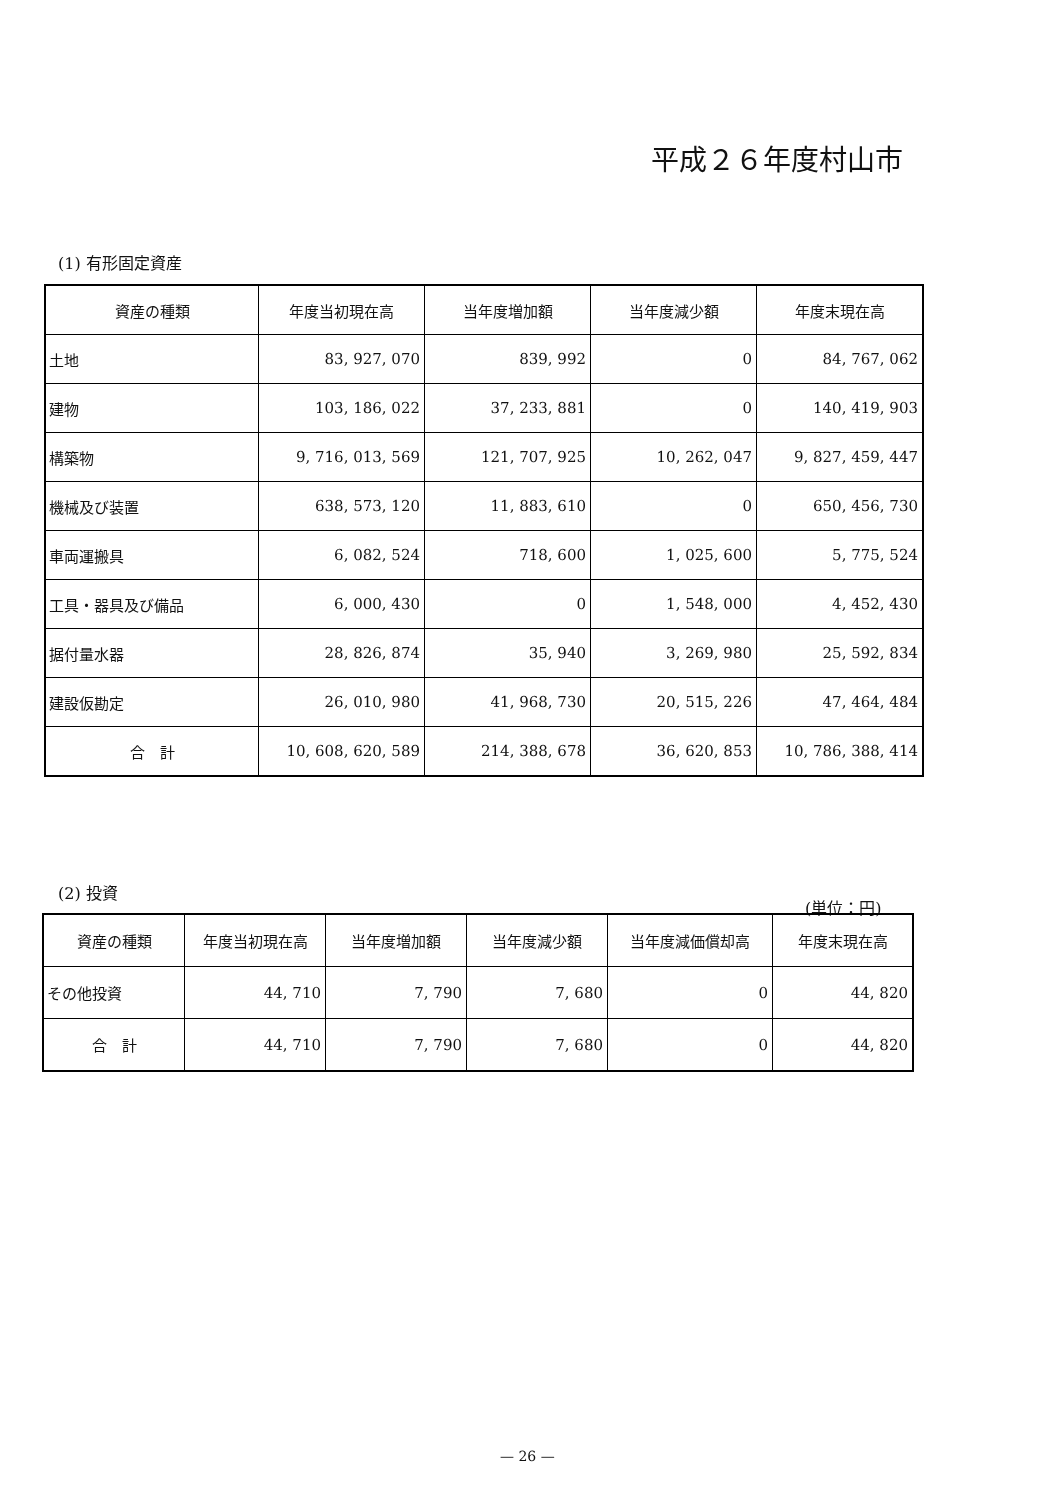平成２６年度村山市
(1) 有形固定資産
| 資産の種類 | 年度当初現在高 | 当年度増加額 | 当年度減少額 | 年度末現在高 |
| --- | --- | --- | --- | --- |
| 土地 | 83, 927, 070 | 839, 992 | 0 | 84, 767, 062 |
| 建物 | 103, 186, 022 | 37, 233, 881 | 0 | 140, 419, 903 |
| 構築物 | 9, 716, 013, 569 | 121, 707, 925 | 10, 262, 047 | 9, 827, 459, 447 |
| 機械及び装置 | 638, 573, 120 | 11, 883, 610 | 0 | 650, 456, 730 |
| 車両運搬具 | 6, 082, 524 | 718, 600 | 1, 025, 600 | 5, 775, 524 |
| 工具・器具及び備品 | 6, 000, 430 | 0 | 1, 548, 000 | 4, 452, 430 |
| 据付量水器 | 28, 826, 874 | 35, 940 | 3, 269, 980 | 25, 592, 834 |
| 建設仮勘定 | 26, 010, 980 | 41, 968, 730 | 20, 515, 226 | 47, 464, 484 |
| 合 計 | 10, 608, 620, 589 | 214, 388, 678 | 36, 620, 853 | 10, 786, 388, 414 |
(2) 投資
(単位：円)
| 資産の種類 | 年度当初現在高 | 当年度増加額 | 当年度減少額 | 当年度減価償却高 | 年度末現在高 |
| --- | --- | --- | --- | --- | --- |
| その他投資 | 44, 710 | 7, 790 | 7, 680 | 0 | 44, 820 |
| 合 計 | 44, 710 | 7, 790 | 7, 680 | 0 | 44, 820 |
— 26 —